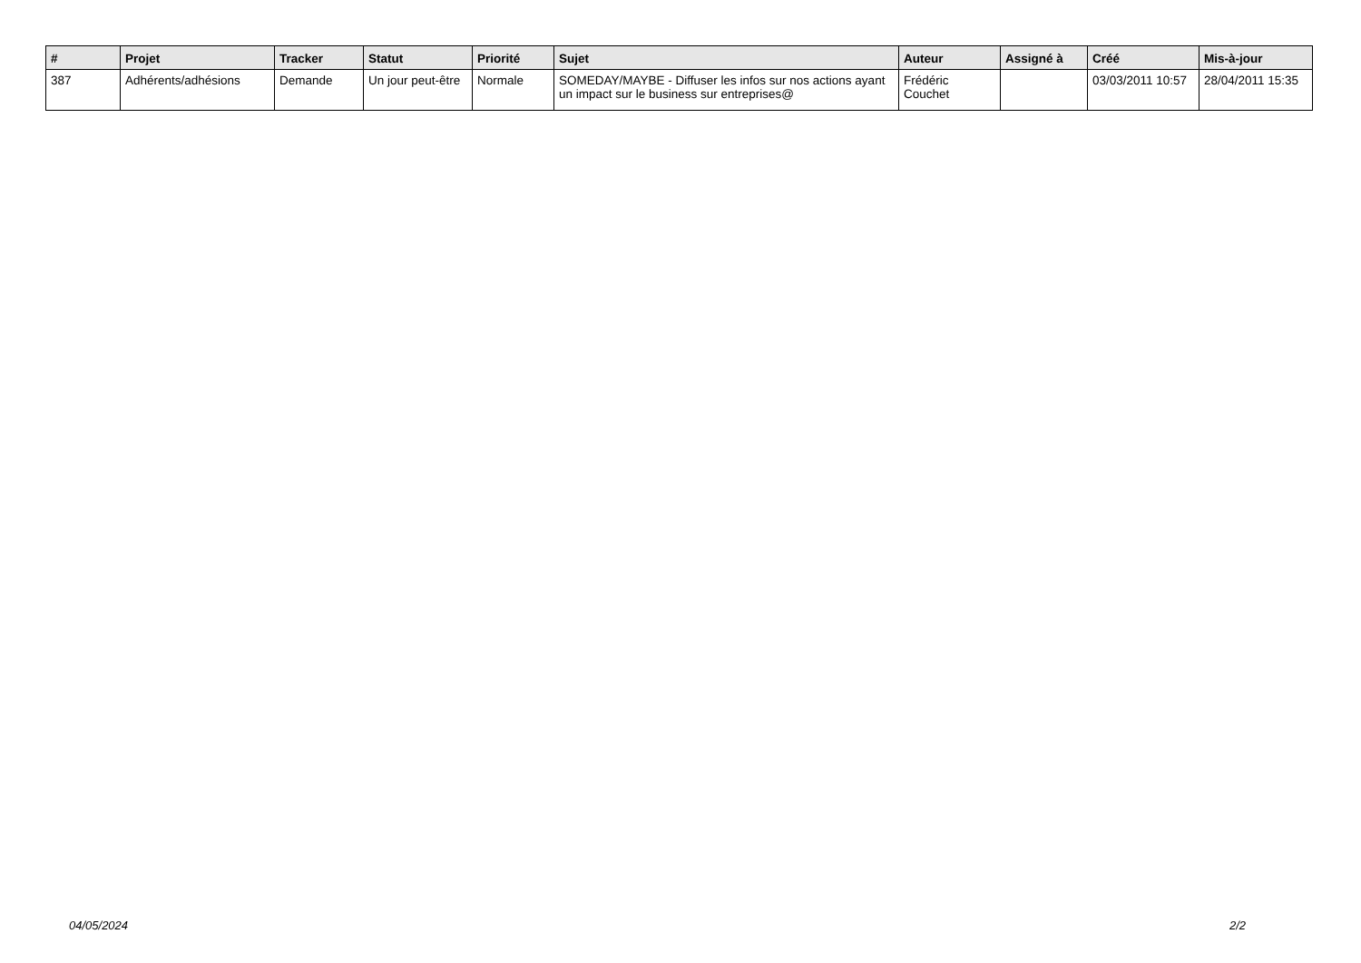| # | Projet | Tracker | Statut | Priorité | Sujet | Auteur | Assigné à | Créé | Mis-à-jour |
| --- | --- | --- | --- | --- | --- | --- | --- | --- | --- |
| 387 | Adhérents/adhésions | Demande | Un jour peut-être | Normale | SOMEDAY/MAYBE - Diffuser les infos sur nos actions ayant un impact sur le business sur entreprises@ | Frédéric Couchet | | 03/03/2011 10:57 | 28/04/2011 15:35 |
04/05/2024 2/2